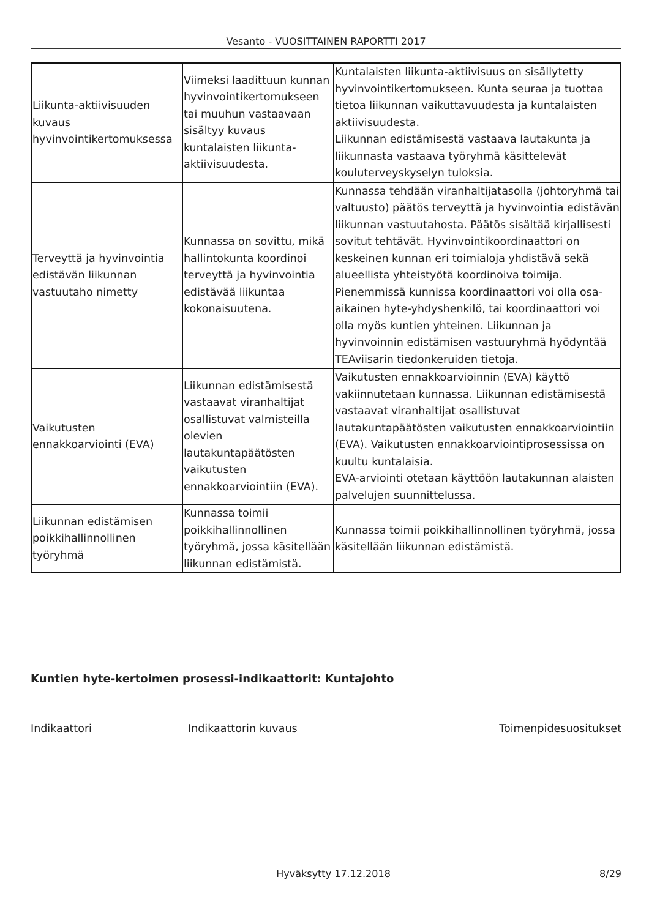Vesanto - VUOSITTAINEN RAPORTTI 2017
| Liikunta-aktiivisuuden kuvaus hyvinvointikertomuksessa | Viimeksi laadittuun kunnan hyvinvointikertomukseen tai muuhun vastaavaan sisältyy kuvaus kuntalaisten liikunta-aktiivisuudesta. | Kuntalaisten liikunta-aktiivisuus on sisällytetty hyvinvointikertomukseen. Kunta seuraa ja tuottaa tietoa liikunnan vaikuttavuudesta ja kuntalaisten aktiivisuudesta. Liikunnan edistämisestä vastaava lautakunta ja liikunnasta vastaava työryhmä käsittelevät kouluterveyskyselyn tuloksia. |
| Terveyttä ja hyvinvointia edistävän liikunnan vastuutaho nimetty | Kunnassa on sovittu, mikä hallintokunta koordinoi terveyttä ja hyvinvointia edistävää liikuntaa kokonaisuutena. | Kunnassa tehdään viranhaltijatasolla (johtoryhmä tai valtuusto) päätös terveyttä ja hyvinvointia edistävän liikunnan vastuutahosta. Päätös sisältää kirjallisesti sovitut tehtävät. Hyvinvointikoordinaattori on keskeinen kunnan eri toimialoja yhdistävä sekä alueellista yhteistyötä koordinoiva toimija. Pienemmissä kunnissa koordinaattori voi olla osa-aikainen hyte-yhdyshenkilö, tai koordinaattori voi olla myös kuntien yhteinen. Liikunnan ja hyvinvoinnin edistämisen vastuuryhmä hyödyntää TEAviisarin tiedonkeruiden tietoja. |
| Vaikutusten ennakkoarviointi (EVA) | Liikunnan edistämisestä vastaavat viranhaltijat osallistuvat valmisteilla olevien lautakuntapäätösten vaikutusten ennakkoarviointiin (EVA). | Vaikutusten ennakkoarvioinnin (EVA) käyttö vakiinnutetaan kunnassa. Liikunnan edistämisestä vastaavat viranhaltijat osallistuvat lautakuntapäätösten vaikutusten ennakkoarviointiin (EVA). Vaikutusten ennakkoarviointiprosessissa on kuultu kuntalaisia. EVA-arviointi otetaan käyttöön lautakunnan alaisten palvelujen suunnittelussa. |
| Liikunnan edistämisen poikkihallinnollinen työryhmä | Kunnassa toimii poikkihallinnollinen työryhmä, jossa käsitellään liikunnan edistämistä. | Kunnassa toimii poikkihallinnollinen työryhmä, jossa käsitellään liikunnan edistämistä. |
Kuntien hyte-kertoimen prosessi-indikaattorit: Kuntajohto
Indikaattori Indikaattorin kuvaus Toimenpidesuositukset
Hyväksytty 17.12.2018 8/29